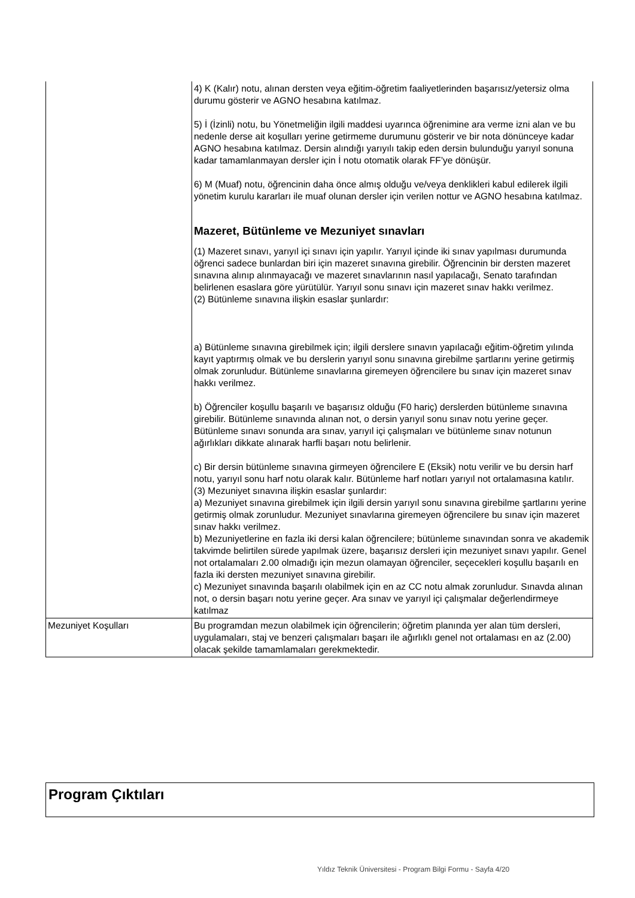| | 4) K (Kalır) notu, alınan dersten veya eğitim-öğretim faaliyetlerinden başarısız/yetersiz olma durumu gösterir ve AGNO hesabına katılmaz. 5) İ (İzinli) notu, bu Yönetmeliğin ilgili maddesi uyarınca öğrenimine ara verme izni alan ve bu nedenle derse ait koşulları yerine getirmeme durumunu gösterir ve bir nota dönünceye kadar AGNO hesabına katılmaz. Dersin alındığı yarıyılı takip eden dersin bulunduğu yarıyıl sonuna kadar tamamlanmayan dersler için İ notu otomatik olarak FF’ye dönüşür. 6) M (Muaf) notu, öğrencinin daha önce almış olduğu ve/veya denklikleri kabul edilerek ilgili yönetim kurulu kararları ile muaf olunan dersler için verilen nottur ve AGNO hesabına katılmaz. Mazeret, Bütünleme ve Mezuniyet sınavları (1) Mazeret sınavı, yarıyıl içi sınavı için yapılır. Yarıyıl içinde iki sınav yapılması durumunda öğrenci sadece bunlardan biri için mazeret sınavına girebilir. Öğrencinin bir dersten mazeret sınavına alınıp alınmayacağı ve mazeret sınavlarının nasıl yapılacağı, Senato tarafından belirlenen esaslara göre yürütülür. Yarıyıl sonu sınavı için mazeret sınav hakkı verilmez. (2) Bütünleme sınavına ilişkin esaslar şunlardır: a) Bütünleme sınavına girebilmek için; ilgili derslere sınavın yapılacağı eğitim-öğretim yılında kayıt yaptırmış olmak ve bu derslerin yarıyıl sonu sınavına girebilme şartlarını yerine getirmiş olmak zorunludur. Bütünleme sınavlarına giremeyen öğrencilere bu sınav için mazeret sınav hakkı verilmez. b) Öğrenciler koşullu başarılı ve başarısız olduğu (F0 hariç) derslerden bütünleme sınavına girebilir. Bütünleme sınavında alınan not, o dersin yarıyıl sonu sınav notu yerine geçer. Bütünleme sınavı sonunda ara sınav, yarıyıl içi çalışmaları ve bütünleme sınav notunun ağırlıkları dikkate alınarak harfli başarı notu belirlenir. c) Bir dersin bütünleme sınavına girmeyen öğrencilere E (Eksik) notu verilir ve bu dersin harf notu, yarıyıl sonu harf notu olarak kalır. Bütünleme harf notları yarıyıl not ortalamasına katılır. (3) Mezuniyet sınavına ilişkin esaslar şunlardır: a) Mezuniyet sınavına girebilmek için ilgili dersin yarıyıl sonu sınavına girebilme şartlarını yerine getirmiş olmak zorunludur. Mezuniyet sınavlarına giremeyen öğrencilere bu sınav için mazeret sınav hakkı verilmez. b) Mezuniyetlerine en fazla iki dersi kalan öğrencilere; bütünleme sınavından sonra ve akademik takvimde belirtilen sürede yapılmak üzere, başarısız dersleri için mezuniyet sınavı yapılır. Genel not ortalamaları 2.00 olmadığı için mezun olamayan öğrenciler, seçecekleri koşullu başarılı en fazla iki dersten mezuniyet sınavına girebilir. c) Mezuniyet sınavında başarılı olabilmek için en az CC notu almak zorunludur. Sınavda alınan not, o dersin başarı notu yerine geçer. Ara sınav ve yarıyıl içi çalışmalar değerlendirmeye katılmaz |
| Mezuniyet Koşulları | Bu programdan mezun olabilmek için öğrencilerin; öğretim planında yer alan tüm dersleri, uygulamaları, staj ve benzeri çalışmaları başarı ile ağırlıklı genel not ortalaması en az (2.00) olacak şekilde tamamlamaları gerekmektedir. |
Program Çıktıları
Yıldız Teknik Üniversitesi - Program Bilgi Formu - Sayfa 4/20